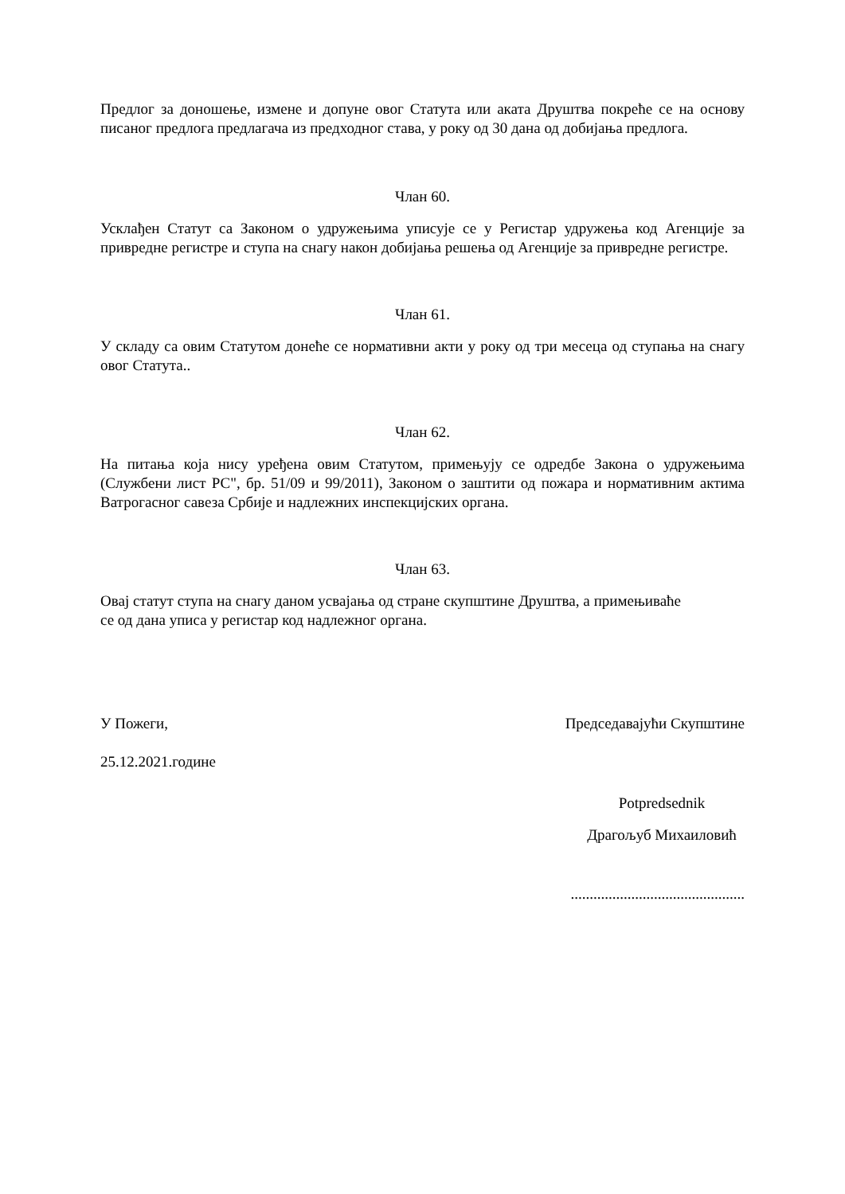Предлог за доношење, измене и допуне овог Статута или аката Друштва покреће се на основу писаног предлога предлагача из предходног става, у року од 30 дана од добијања предлога.
Члан 60.
Усклађен Статут са Законом о удружењима уписује се у Регистар удружења код Агенције за привредне регистре и ступа на снагу након добијања решења од Агенције за привредне регистре.
Члан 61.
У складу са овим Статутом донеће се нормативни акти у року од три месеца од ступања на снагу овог Статута..
Члан 62.
На питања која нису уређена овим Статутом, примењују се одредбе Закона о удружењима (Службени лист РС", бр. 51/09 и 99/2011), Законом о заштити од пожара и нормативним актима Ватрогасног савеза Србије и надлежних инспекцијских органа.
Члан 63.
Овај статут ступа на снагу даном усвајања од стране скупштине Друштва, а примењиваће се од дана уписа у регистар код надлежног органа.
У Пожеги, Председавајући Скупштине
25.12.2021.године
Potpredsednik
Драгољуб Михаиловић
..............................................